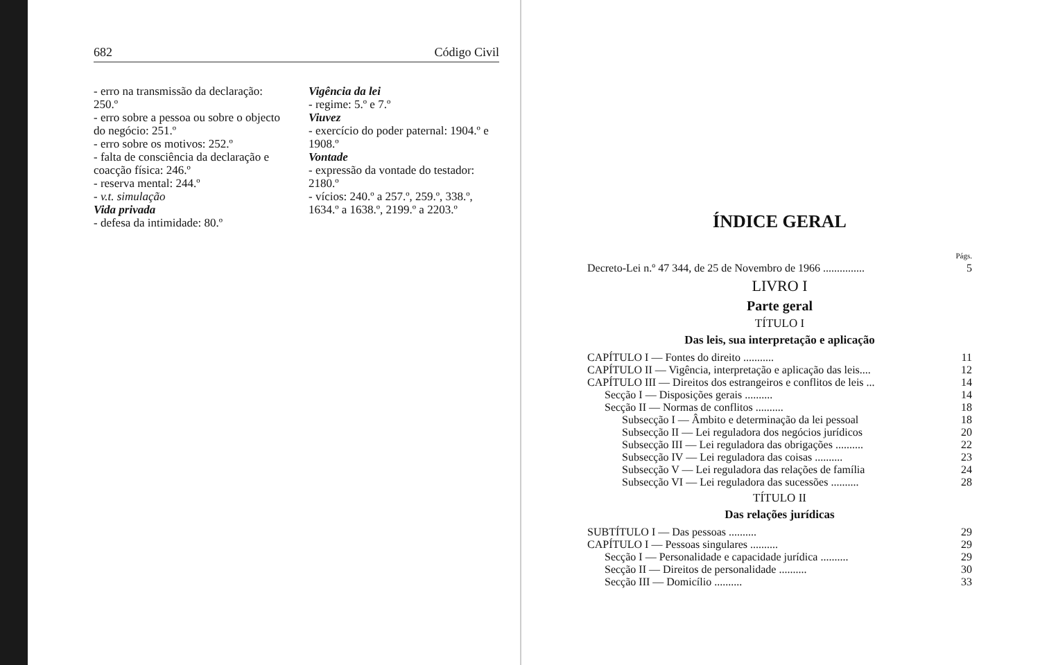682 Código Civil
- erro na transmissão da declaração: 250.º
- erro sobre a pessoa ou sobre o objecto do negócio: 251.º
- erro sobre os motivos: 252.º
- falta de consciência da declaração e coacção física: 246.º
- reserva mental: 244.º
- v.t. simulação
Vida privada
- defesa da intimidade: 80.º
Vigência da lei
- regime: 5.º e 7.º
Viuvez
- exercício do poder paternal: 1904.º e 1908.º
Vontade
- expressão da vontade do testador: 2180.º
- vícios: 240.º a 257.º, 259.º, 338.º, 1634.º a 1638.º, 2199.º a 2203.º
ÍNDICE GERAL
| | Págs. |
| Decreto-Lei n.º 47 344, de 25 de Novembro de 1966 ............... | 5 |
LIVRO I
Parte geral
TÍTULO I
Das leis, sua interpretação e aplicação
| CAPÍTULO I — Fontes do direito ........... | 11 |
| CAPÍTULO II — Vigência, interpretação e aplicação das leis.... | 12 |
| CAPÍTULO III — Direitos dos estrangeiros e conflitos de leis ... | 14 |
| Secção I — Disposições gerais .......... | 14 |
| Secção II — Normas de conflitos .......... | 18 |
| Subsecção I — Âmbito e determinação da lei pessoal | 18 |
| Subsecção II — Lei reguladora dos negócios jurídicos | 20 |
| Subsecção III — Lei reguladora das obrigações .......... | 22 |
| Subsecção IV — Lei reguladora das coisas .......... | 23 |
| Subsecção V — Lei reguladora das relações de família | 24 |
| Subsecção VI — Lei reguladora das sucessões .......... | 28 |
TÍTULO II
Das relações jurídicas
| SUBTÍTULO I — Das pessoas .......... | 29 |
| CAPÍTULO I — Pessoas singulares .......... | 29 |
| Secção I — Personalidade e capacidade jurídica .......... | 29 |
| Secção II — Direitos de personalidade .......... | 30 |
| Secção III — Domicílio .......... | 33 |